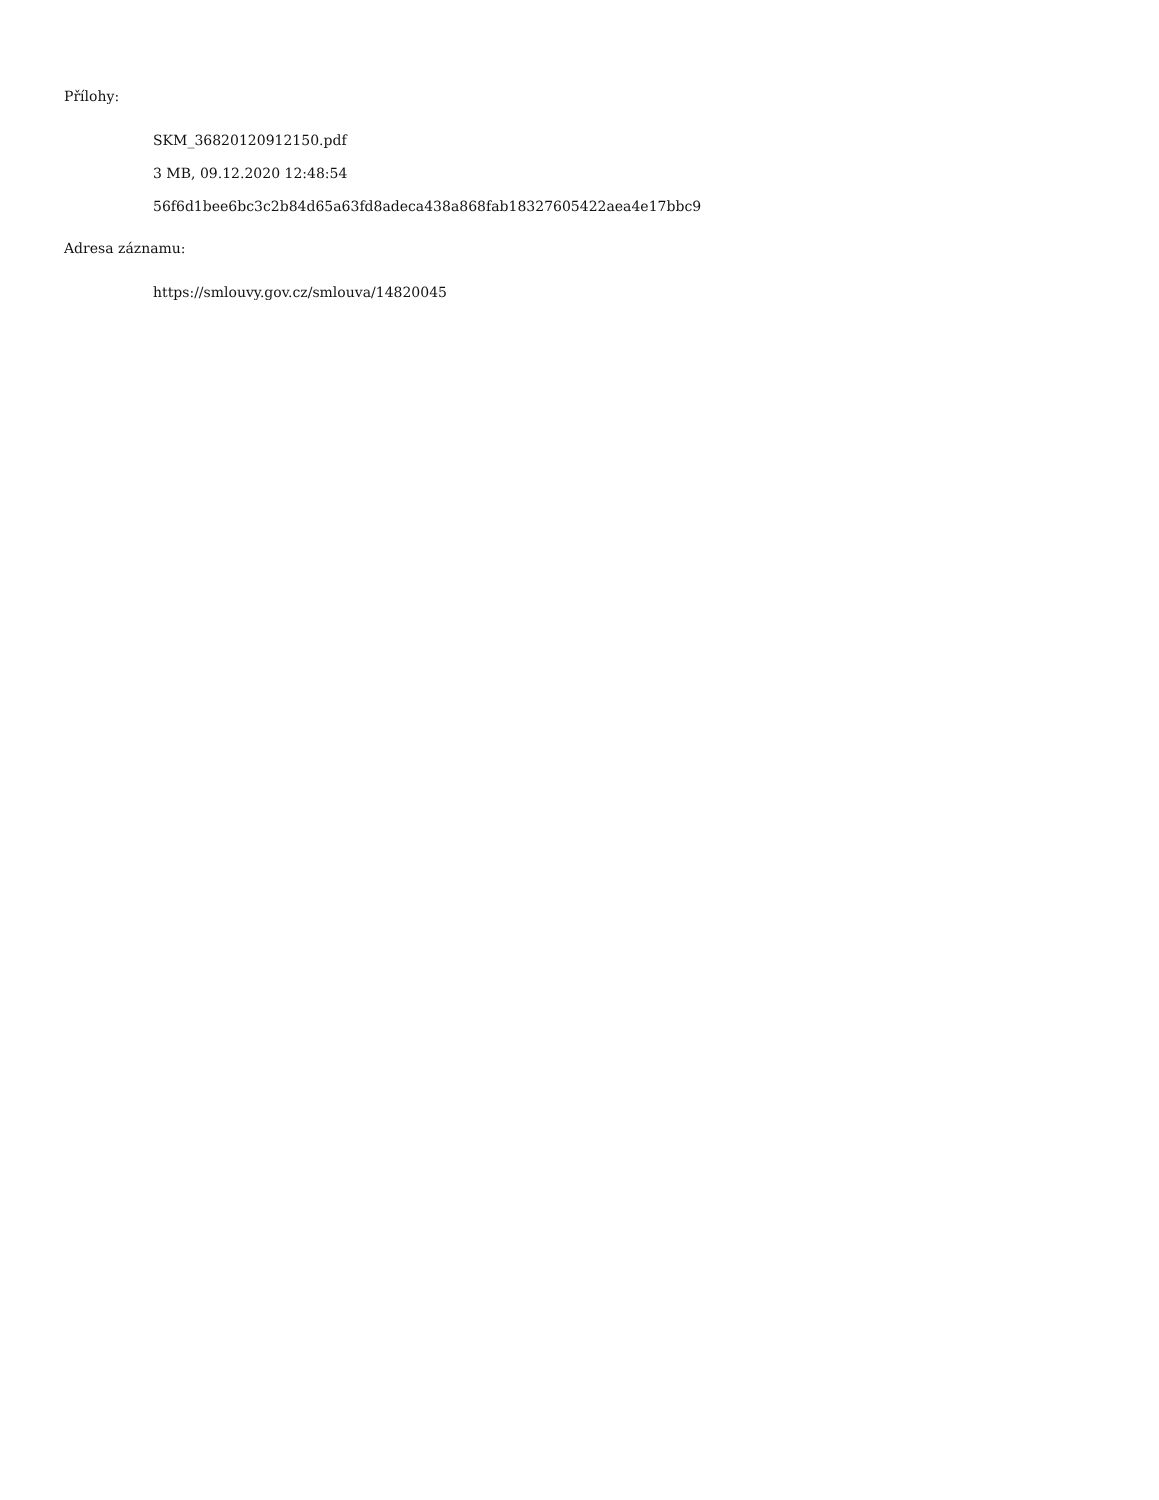Přílohy:
SKM_36820120912150.pdf
3 MB, 09.12.2020 12:48:54
56f6d1bee6bc3c2b84d65a63fd8adeca438a868fab18327605422aea4e17bbc9
Adresa záznamu:
https://smlouvy.gov.cz/smlouva/14820045